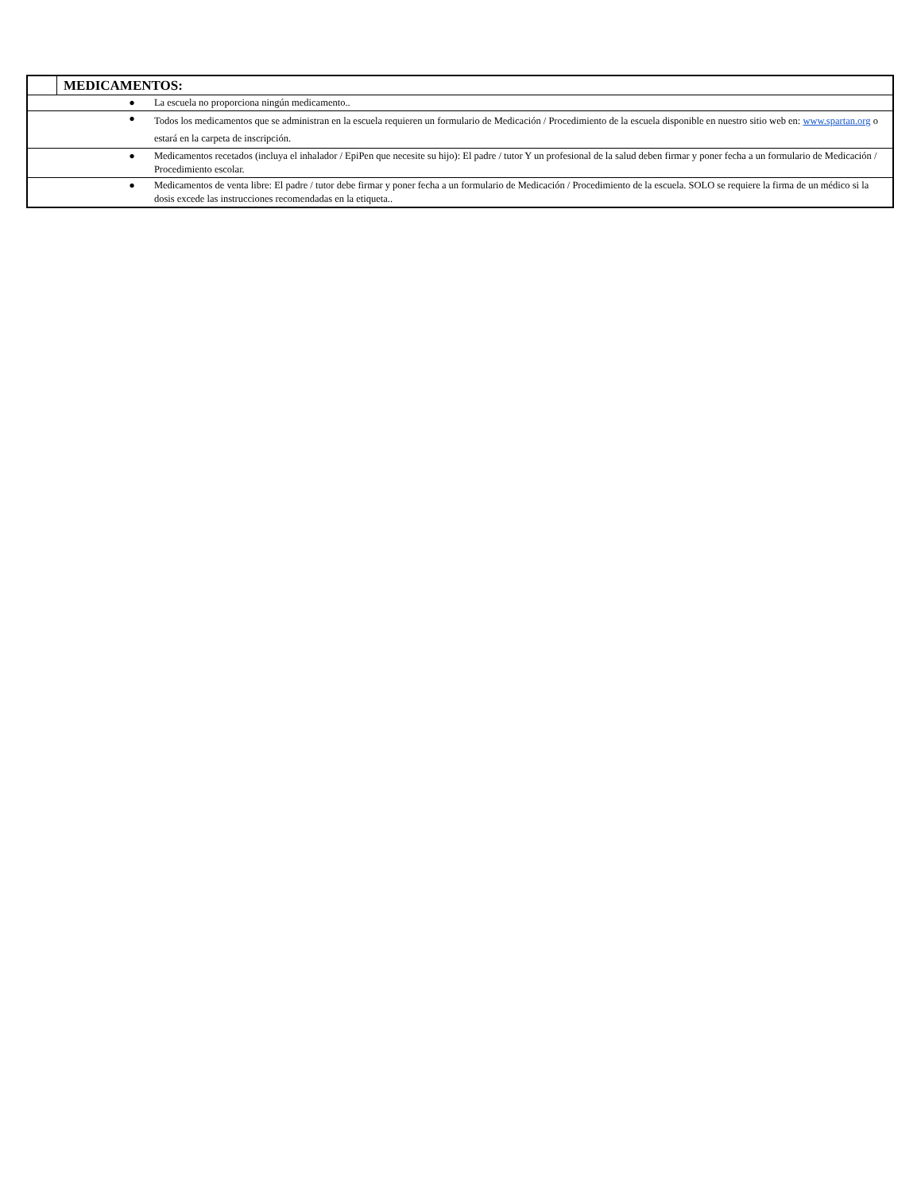| | MEDICAMENTOS: | |
| ● | | La escuela no proporciona ningún medicamento.. |
| ● | | Todos los medicamentos que se administran en la escuela requieren un formulario de Medicación / Procedimiento de la escuela disponible en nuestro sitio web en: www.spartan.org o estará en la carpeta de inscripción. |
| ● | | Medicamentos recetados (incluya el inhalador / EpiPen que necesite su hijo): El padre / tutor Y un profesional de la salud deben firmar y poner fecha a un formulario de Medicación / Procedimiento escolar. |
| ● | | Medicamentos de venta libre: El padre / tutor debe firmar y poner fecha a un formulario de Medicación / Procedimiento de la escuela. SOLO se requiere la firma de un médico si la dosis excede las instrucciones recomendadas en la etiqueta.. |